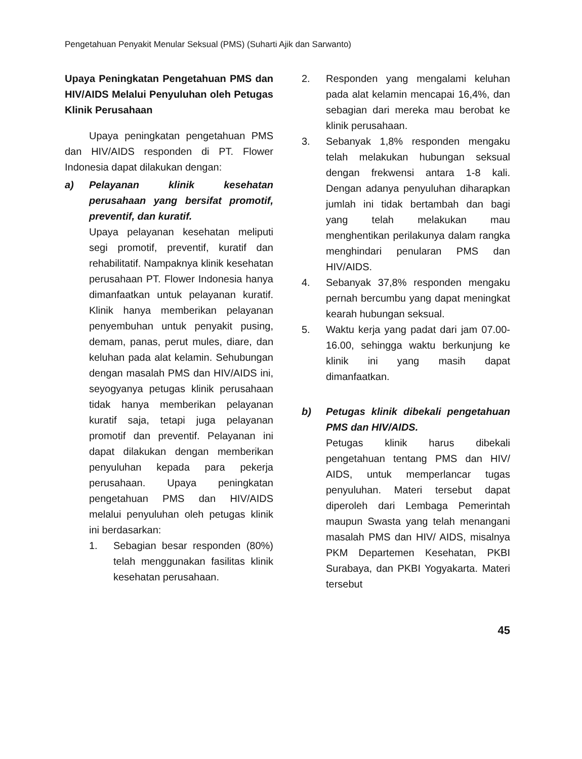Pengetahuan Penyakit Menular Seksual (PMS) (Suharti Ajik dan Sarwanto)
Upaya Peningkatan Pengetahuan PMS dan HIV/AIDS Melalui Penyuluhan oleh Petugas Klinik Perusahaan
Upaya peningkatan pengetahuan PMS dan HIV/AIDS responden di PT. Flower Indonesia dapat dilakukan dengan:
a) Pelayanan klinik kesehatan perusahaan yang bersifat promotif, preventif, dan kuratif.
Upaya pelayanan kesehatan meliputi segi promotif, preventif, kuratif dan rehabilitatif. Nampaknya klinik kesehatan perusahaan PT. Flower Indonesia hanya dimanfaatkan untuk pelayanan kuratif. Klinik hanya memberikan pelayanan penyembuhan untuk penyakit pusing, demam, panas, perut mules, diare, dan keluhan pada alat kelamin. Sehubungan dengan masalah PMS dan HIV/AIDS ini, seyogyanya petugas klinik perusahaan tidak hanya memberikan pelayanan kuratif saja, tetapi juga pelayanan promotif dan preventif. Pelayanan ini dapat dilakukan dengan memberikan penyuluhan kepada para pekerja perusahaan. Upaya peningkatan pengetahuan PMS dan HIV/AIDS melalui penyuluhan oleh petugas klinik ini berdasarkan:
1. Sebagian besar responden (80%) telah menggunakan fasilitas klinik kesehatan perusahaan.
2. Responden yang mengalami keluhan pada alat kelamin mencapai 16,4%, dan sebagian dari mereka mau berobat ke klinik perusahaan.
3. Sebanyak 1,8% responden mengaku telah melakukan hubungan seksual dengan frekwensi antara 1-8 kali. Dengan adanya penyuluhan diharapkan jumlah ini tidak bertambah dan bagi yang telah melakukan mau menghentikan perilakunya dalam rangka menghindari penularan PMS dan HIV/AIDS.
4. Sebanyak 37,8% responden mengaku pernah bercumbu yang dapat meningkat kearah hubungan seksual.
5. Waktu kerja yang padat dari jam 07.00-16.00, sehingga waktu berkunjung ke klinik ini yang masih dapat dimanfaatkan.
b) Petugas klinik dibekali pengetahuan PMS dan HIV/AIDS.
Petugas klinik harus dibekali pengetahuan tentang PMS dan HIV/ AIDS, untuk memperlancar tugas penyuluhan. Materi tersebut dapat diperoleh dari Lembaga Pemerintah maupun Swasta yang telah menangani masalah PMS dan HIV/ AIDS, misalnya PKM Departemen Kesehatan, PKBI Surabaya, dan PKBI Yogyakarta. Materi tersebut
45